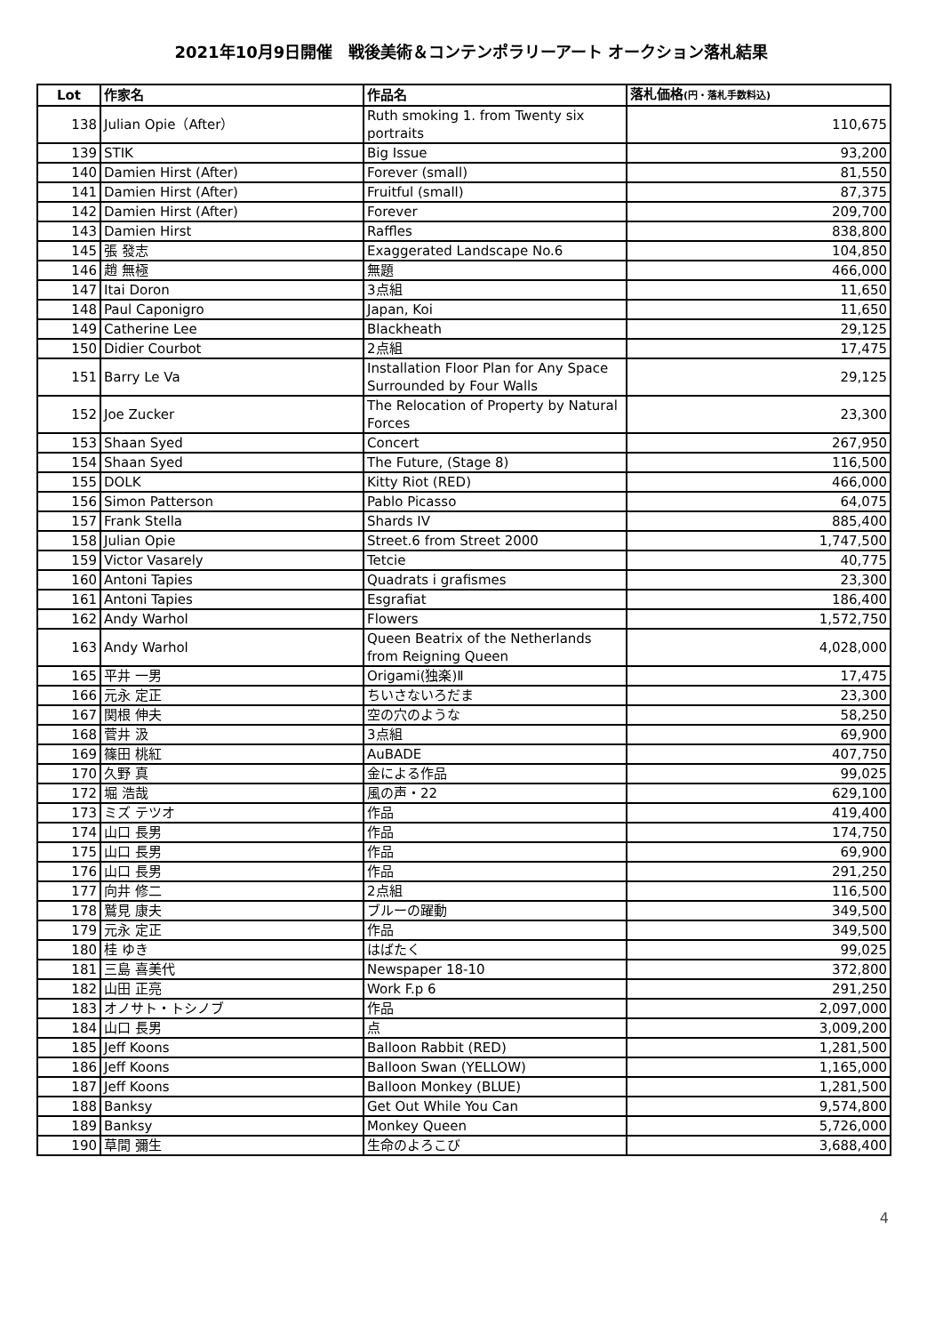2021年10月9日開催　戦後美術＆コンテンポラリーアート オークション落札結果
| Lot | 作家名 | 作品名 | 落札価格 (円・落札手数料込) |
| --- | --- | --- | --- |
| 138 | Julian Opie（After） | Ruth smoking 1. from Twenty six portraits | 110,675 |
| 139 | STIK | Big Issue | 93,200 |
| 140 | Damien Hirst (After) | Forever (small) | 81,550 |
| 141 | Damien Hirst (After) | Fruitful (small) | 87,375 |
| 142 | Damien Hirst (After) | Forever | 209,700 |
| 143 | Damien Hirst | Raffles | 838,800 |
| 145 | 張 發志 | Exaggerated Landscape No.6 | 104,850 |
| 146 | 趙 無極 | 無題 | 466,000 |
| 147 | Itai Doron | 3点組 | 11,650 |
| 148 | Paul Caponigro | Japan, Koi | 11,650 |
| 149 | Catherine Lee | Blackheath | 29,125 |
| 150 | Didier Courbot | 2点組 | 17,475 |
| 151 | Barry Le Va | Installation Floor Plan for Any Space Surrounded by Four Walls | 29,125 |
| 152 | Joe Zucker | The Relocation of Property by Natural Forces | 23,300 |
| 153 | Shaan Syed | Concert | 267,950 |
| 154 | Shaan Syed | The Future, (Stage 8) | 116,500 |
| 155 | DOLK | Kitty Riot (RED) | 466,000 |
| 156 | Simon Patterson | Pablo Picasso | 64,075 |
| 157 | Frank Stella | Shards IV | 885,400 |
| 158 | Julian Opie | Street.6 from Street 2000 | 1,747,500 |
| 159 | Victor Vasarely | Tetcie | 40,775 |
| 160 | Antoni Tapies | Quadrats i grafismes | 23,300 |
| 161 | Antoni Tapies | Esgrafiat | 186,400 |
| 162 | Andy Warhol | Flowers | 1,572,750 |
| 163 | Andy Warhol | Queen Beatrix of the Netherlands from Reigning Queen | 4,028,000 |
| 165 | 平井 一男 | Origami(独楽)Ⅱ | 17,475 |
| 166 | 元永 定正 | ちいさないろだま | 23,300 |
| 167 | 関根 伸夫 | 空の穴のような | 58,250 |
| 168 | 菅井 汲 | 3点組 | 69,900 |
| 169 | 篠田 桃紅 | AuBADE | 407,750 |
| 170 | 久野 真 | 金による作品 | 99,025 |
| 172 | 堀 浩哉 | 風の声・22 | 629,100 |
| 173 | ミズ テツオ | 作品 | 419,400 |
| 174 | 山口 長男 | 作品 | 174,750 |
| 175 | 山口 長男 | 作品 | 69,900 |
| 176 | 山口 長男 | 作品 | 291,250 |
| 177 | 向井 修二 | 2点組 | 116,500 |
| 178 | 鷲見 康夫 | ブルーの躍動 | 349,500 |
| 179 | 元永 定正 | 作品 | 349,500 |
| 180 | 桂 ゆき | はばたく | 99,025 |
| 181 | 三島 喜美代 | Newspaper 18-10 | 372,800 |
| 182 | 山田 正亮 | Work F.p 6 | 291,250 |
| 183 | オノサト・トシノブ | 作品 | 2,097,000 |
| 184 | 山口 長男 | 点 | 3,009,200 |
| 185 | Jeff Koons | Balloon Rabbit (RED) | 1,281,500 |
| 186 | Jeff Koons | Balloon Swan (YELLOW) | 1,165,000 |
| 187 | Jeff Koons | Balloon Monkey (BLUE) | 1,281,500 |
| 188 | Banksy | Get Out While You Can | 9,574,800 |
| 189 | Banksy | Monkey Queen | 5,726,000 |
| 190 | 草間 彌生 | 生命のよろこび | 3,688,400 |
4